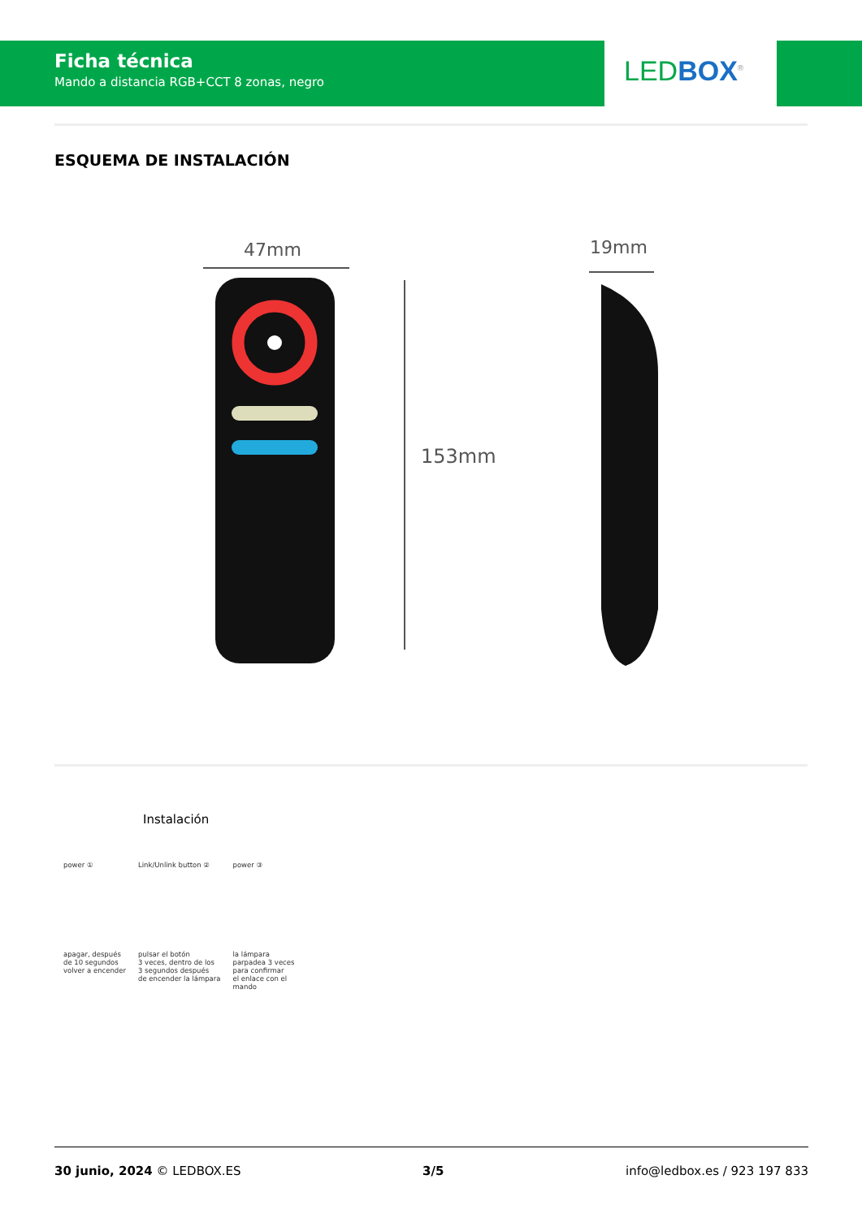Ficha técnica
Mando a distancia RGB+CCT 8 zonas, negro
LEDBOX<sup>®</sup>
ESQUEMA DE INSTALACIÓN
47mm
153mm
19mm
Instalación
power ①
apagar, después
de 10 segundos
volver a encender
Link/Unlink button ②
pulsar el botón
3 veces, dentro de los
3 segundos después
de encender la lámpara
power ③
la lámpara
parpadea 3 veces
para confirmar
el enlace con el
mando
30 junio, 2024 © LEDBOX.ES 3/5 info@ledbox.es / 923 197 833